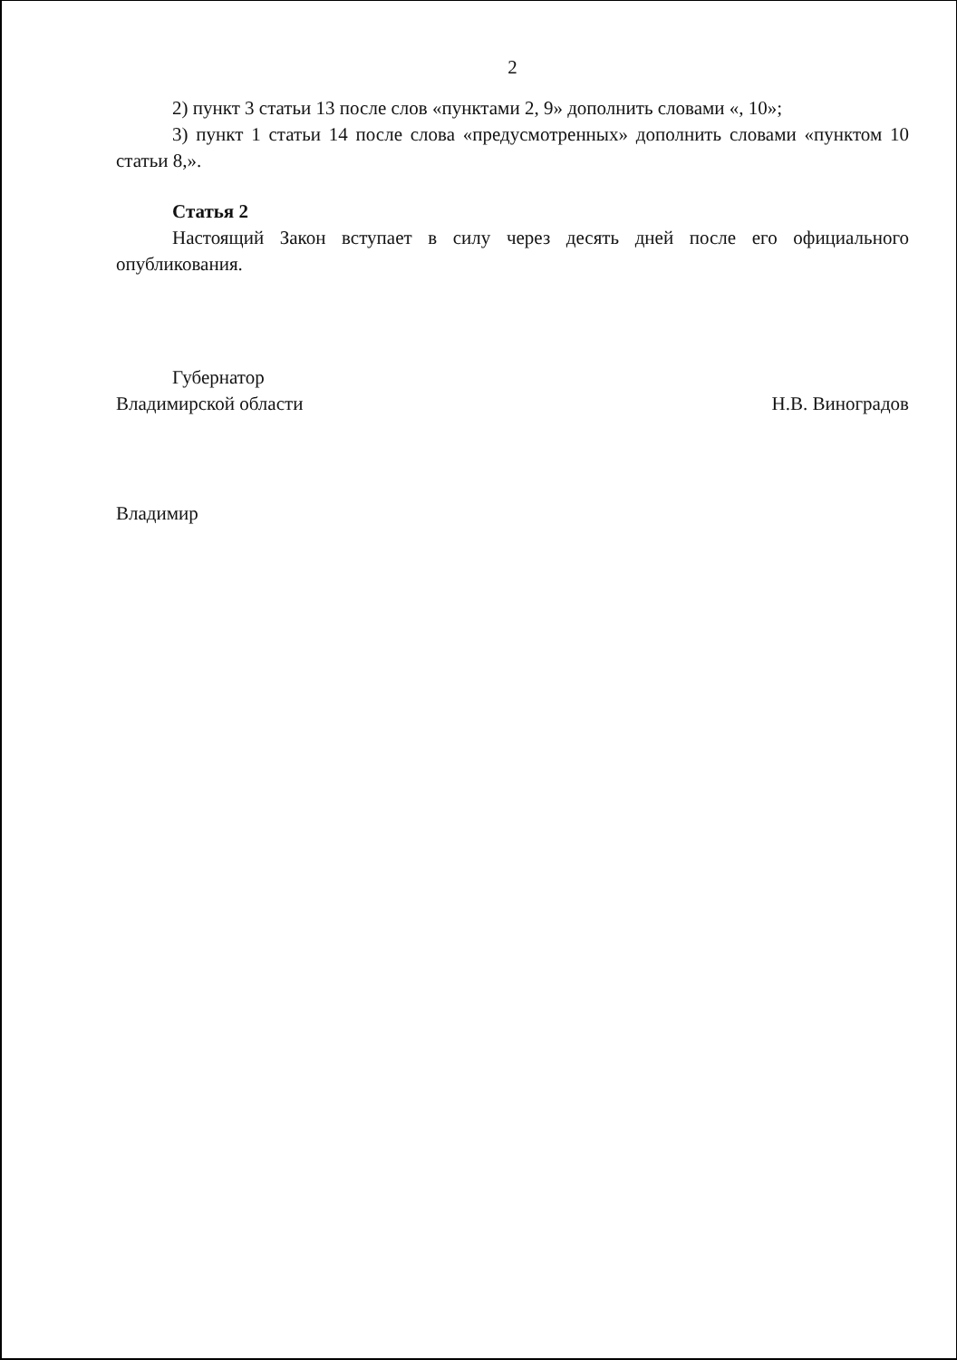2
2) пункт 3 статьи 13 после слов «пунктами 2, 9» дополнить словами «, 10»;
3) пункт 1 статьи 14 после слова «предусмотренных» дополнить словами «пунктом 10 статьи 8,».
Статья 2
Настоящий Закон вступает в силу через десять дней после его официального опубликования.
Губернатор
Владимирской области
Н.В. Виноградов
Владимир